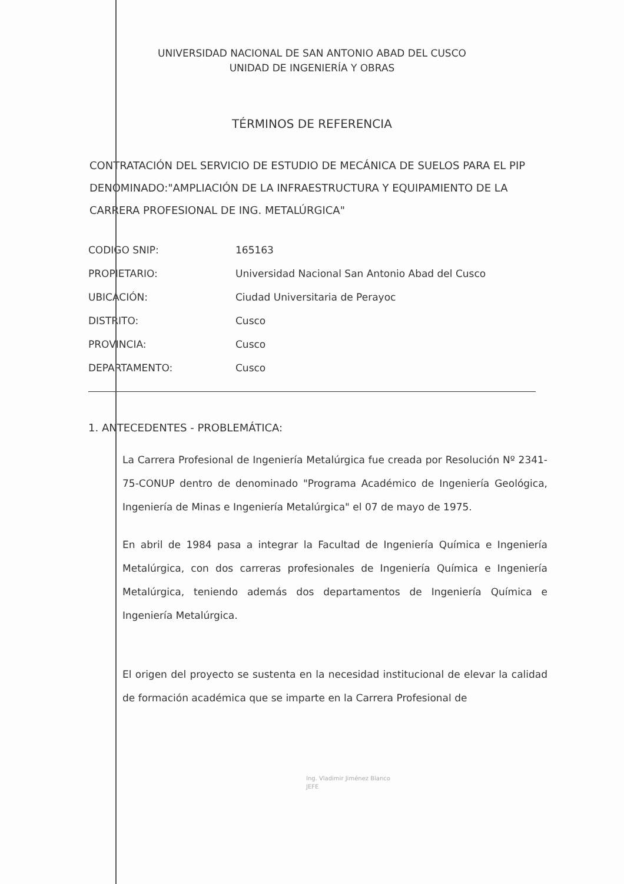UNIVERSIDAD NACIONAL DE SAN ANTONIO ABAD DEL CUSCO
UNIDAD DE INGENIERÍA Y OBRAS
TÉRMINOS DE REFERENCIA
CONTRATACIÓN DEL SERVICIO DE ESTUDIO DE MECÁNICA DE SUELOS PARA EL PIP DENOMINADO:"AMPLIACIÓN DE LA INFRAESTRUCTURA Y EQUIPAMIENTO DE LA CARRERA PROFESIONAL DE ING. METALÚRGICA"
| CODIGO SNIP: | 165163 |
| PROPIETARIO: | Universidad Nacional San Antonio Abad del Cusco |
| UBICACIÓN: | Ciudad Universitaria de Perayoc |
| DISTRITO: | Cusco |
| PROVINCIA: | Cusco |
| DEPARTAMENTO: | Cusco |
1. ANTECEDENTES - PROBLEMÁTICA:
La Carrera Profesional de Ingeniería Metalúrgica fue creada por Resolución Nº 2341-75-CONUP dentro de denominado "Programa Académico de Ingeniería Geológica, Ingeniería de Minas e Ingeniería Metalúrgica" el 07 de mayo de 1975.
En abril de 1984 pasa a integrar la Facultad de Ingeniería Química e Ingeniería Metalúrgica, con dos carreras profesionales de Ingeniería Química e Ingeniería Metalúrgica, teniendo además dos departamentos de Ingeniería Química e Ingeniería Metalúrgica.
El origen del proyecto se sustenta en la necesidad institucional de elevar la calidad de formación académica que se imparte en la Carrera Profesional de
Ing. Vladimir Jiménez Blanco
JEFE